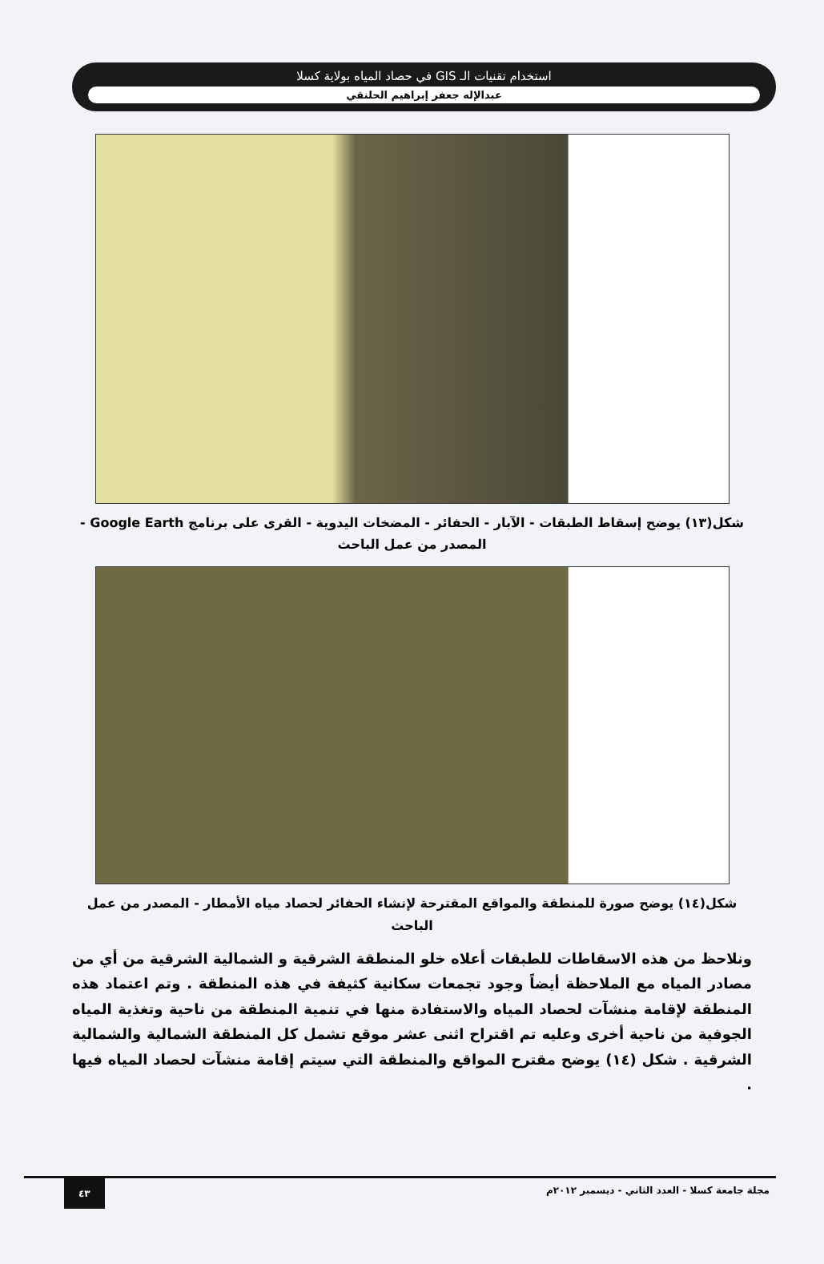استخدام تقنيات الـ GIS في حصاد المياه بولاية كسلا
عبدالإله جعفر إبراهيم الحلنقي
شكل(١٣) يوضح إسقاط الطبقات - الآبار - الحفائر - المضخات اليدوية - القرى على برنامج Google Earth - المصدر من عمل الباحث
شكل(١٤) يوضح صورة للمنطقة والمواقع المقترحة لإنشاء الحفائر لحصاد مياه الأمطار - المصدر من عمل الباحث
ونلاحظ من هذه الاسقاطات للطبقات أعلاه خلو المنطقة الشرقية و الشمالية الشرقية من أي من مصادر المياه مع الملاحظة أيضاً وجود تجمعات سكانية كثيفة في هذه المنطقة . وتم اعتماد هذه المنطقة لإقامة منشآت لحصاد المياه والاستفادة منها في تنمية المنطقة من ناحية وتغذية المياه الجوفية من ناحية أخرى وعليه تم اقتراح اثنى عشر موقع تشمل كل المنطقة الشمالية والشمالية الشرقية . شكل (١٤) يوضح مقترح المواقع والمنطقة التي سيتم إقامة منشآت لحصاد المياه فيها .
مجلة جامعة كسلا - العدد الثاني - ديسمبر ٢٠١٢م ٤٣